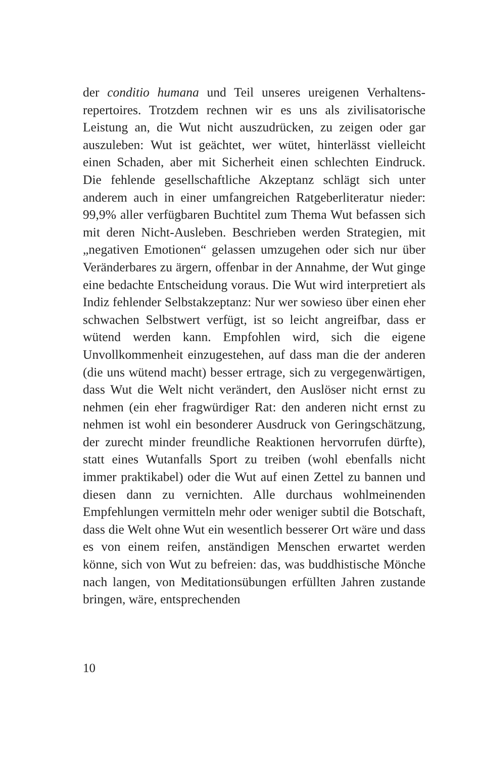der conditio humana und Teil unseres ureigenen Verhaltens­repertoires. Trotzdem rechnen wir es uns als zivilisatorische Leistung an, die Wut nicht auszudrücken, zu zeigen oder gar auszuleben: Wut ist geächtet, wer wütet, hinterlässt vielleicht einen Schaden, aber mit Sicherheit einen schlechten Ein­druck. Die fehlende gesellschaftliche Akzeptanz schlägt sich unter anderem auch in einer umfangreichen Ratgeberlitera­tur nieder: 99,9% aller verfügbaren Buchtitel zum Thema Wut befassen sich mit deren Nicht-Ausleben. Beschrieben werden Strategien, mit „negativen Emotionen“ gelassen umzugehen oder sich nur über Veränderbares zu ärgern, offenbar in der Annahme, der Wut ginge eine bedachte Entscheidung voraus. Die Wut wird interpretiert als Indiz fehlender Selbstakzep­tanz: Nur wer sowieso über einen eher schwachen Selbstwert verfügt, ist so leicht angreifbar, dass er wütend werden kann. Empfohlen wird, sich die eigene Unvollkommenheit einzuge­stehen, auf dass man die der anderen (die uns wütend macht) besser ertrage, sich zu vergegenwärtigen, dass Wut die Welt nicht verändert, den Auslöser nicht ernst zu nehmen (ein eher fragwürdiger Rat: den anderen nicht ernst zu nehmen ist wohl ein besonderer Ausdruck von Geringschätzung, der zurecht minder freundliche Reaktionen hervorrufen dürfte), statt eines Wutanfalls Sport zu treiben (wohl ebenfalls nicht immer praktikabel) oder die Wut auf einen Zettel zu bannen und diesen dann zu vernichten. Alle durchaus wohlmeinen­den Empfehlungen vermitteln mehr oder weniger subtil die Botschaft, dass die Welt ohne Wut ein wesentlich besserer Ort wäre und dass es von einem reifen, anständigen Menschen erwartet werden könne, sich von Wut zu befreien: das, was buddhistische Mönche nach langen, von Meditationsübun­gen erfüllten Jahren zustande bringen, wäre, entsprechenden
10